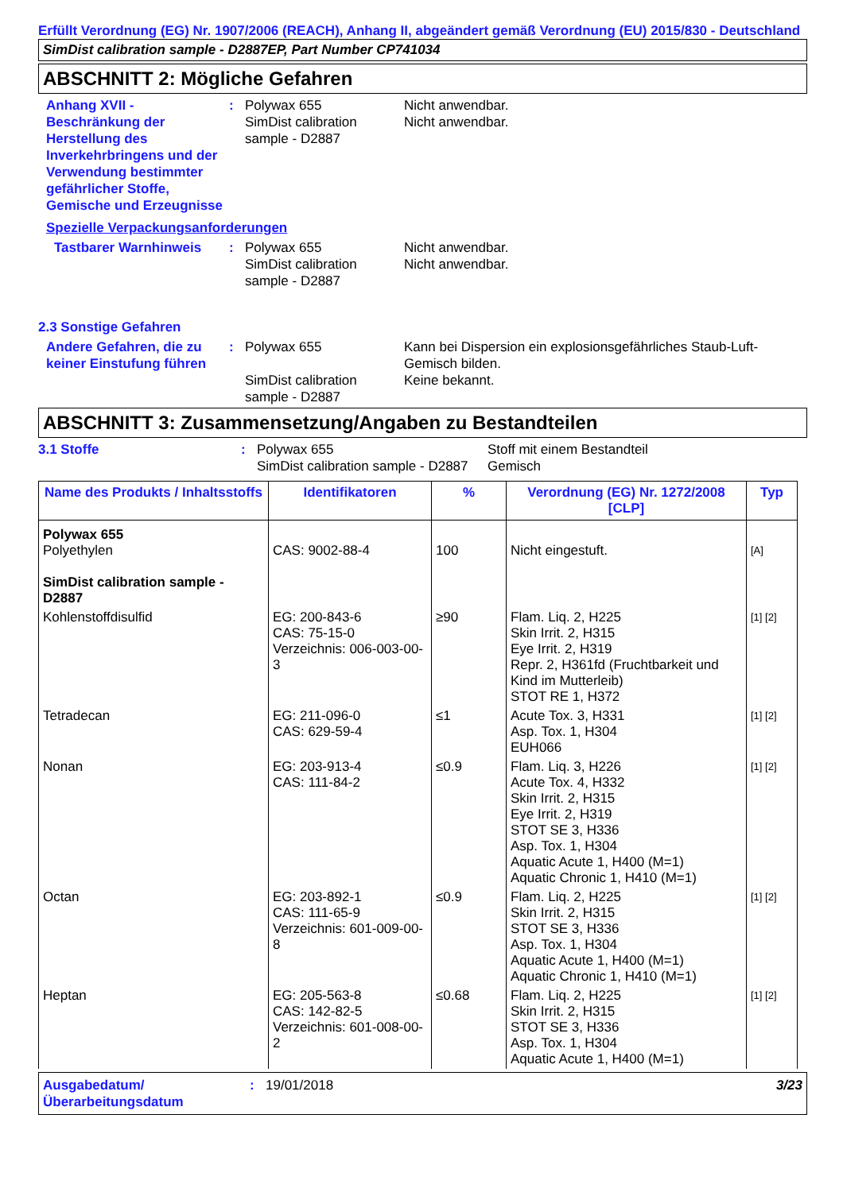Erfüllt Verordnung (EG) Nr. 1907/2006 (REACH), Anhang II, abgeändert gemäß Verordnung (EU) 2015/830 - Deutschland
SimDist calibration sample - D2887EP, Part Number CP741034
ABSCHNITT 2: Mögliche Gefahren
Anhang XVII - Beschränkung der Herstellung des Inverkehrbringens und der Verwendung bestimmter gefährlicher Stoffe, Gemische und Erzeugnisse
: Polywax 655
SimDist calibration sample - D2887
Nicht anwendbar.
Nicht anwendbar.
Spezielle Verpackungsanforderungen
Tastbarer Warnhinweis : Polywax 655
SimDist calibration sample - D2887
Nicht anwendbar.
Nicht anwendbar.
2.3 Sonstige Gefahren
Andere Gefahren, die zu keiner Einstufung führen
: Polywax 655
SimDist calibration sample - D2887
Kann bei Dispersion ein explosionsgefährliches Staub-Luft-Gemisch bilden.
Keine bekannt.
ABSCHNITT 3: Zusammensetzung/Angaben zu Bestandteilen
3.1 Stoffe : Polywax 655
SimDist calibration sample - D2887
Stoff mit einem Bestandteil
Gemisch
| Name des Produkts / Inhaltsstoffs | Identifikatoren | % | Verordnung (EG) Nr. 1272/2008 [CLP] | Typ |
| --- | --- | --- | --- | --- |
| Polywax 655 Polyethylen SimDist calibration sample - D2887 | CAS: 9002-88-4 | 100 | Nicht eingestuft. | [A] |
| Kohlenstoffdisulfid | EG: 200-843-6 CAS: 75-15-0 Verzeichnis: 006-003-00-3 | ≥90 | Flam. Liq. 2, H225 Skin Irrit. 2, H315 Eye Irrit. 2, H319 Repr. 2, H361fd (Fruchtbarkeit und Kind im Mutterleib) STOT RE 1, H372 | [1] [2] |
| Tetradecan | EG: 211-096-0 CAS: 629-59-4 | ≤1 | Acute Tox. 3, H331 Asp. Tox. 1, H304 EUH066 | [1] [2] |
| Nonan | EG: 203-913-4 CAS: 111-84-2 | ≤0.9 | Flam. Liq. 3, H226 Acute Tox. 4, H332 Skin Irrit. 2, H315 Eye Irrit. 2, H319 STOT SE 3, H336 Asp. Tox. 1, H304 Aquatic Acute 1, H400 (M=1) Aquatic Chronic 1, H410 (M=1) | [1] [2] |
| Octan | EG: 203-892-1 CAS: 111-65-9 Verzeichnis: 601-009-00-8 | ≤0.9 | Flam. Liq. 2, H225 Skin Irrit. 2, H315 STOT SE 3, H336 Asp. Tox. 1, H304 Aquatic Acute 1, H400 (M=1) Aquatic Chronic 1, H410 (M=1) | [1] [2] |
| Heptan | EG: 205-563-8 CAS: 142-82-5 Verzeichnis: 601-008-00-2 | ≤0.68 | Flam. Liq. 2, H225 Skin Irrit. 2, H315 STOT SE 3, H336 Asp. Tox. 1, H304 Aquatic Acute 1, H400 (M=1) | [1] [2] |
Ausgabedatum/ Überarbeitungsdatum
: 19/01/2018 3/23